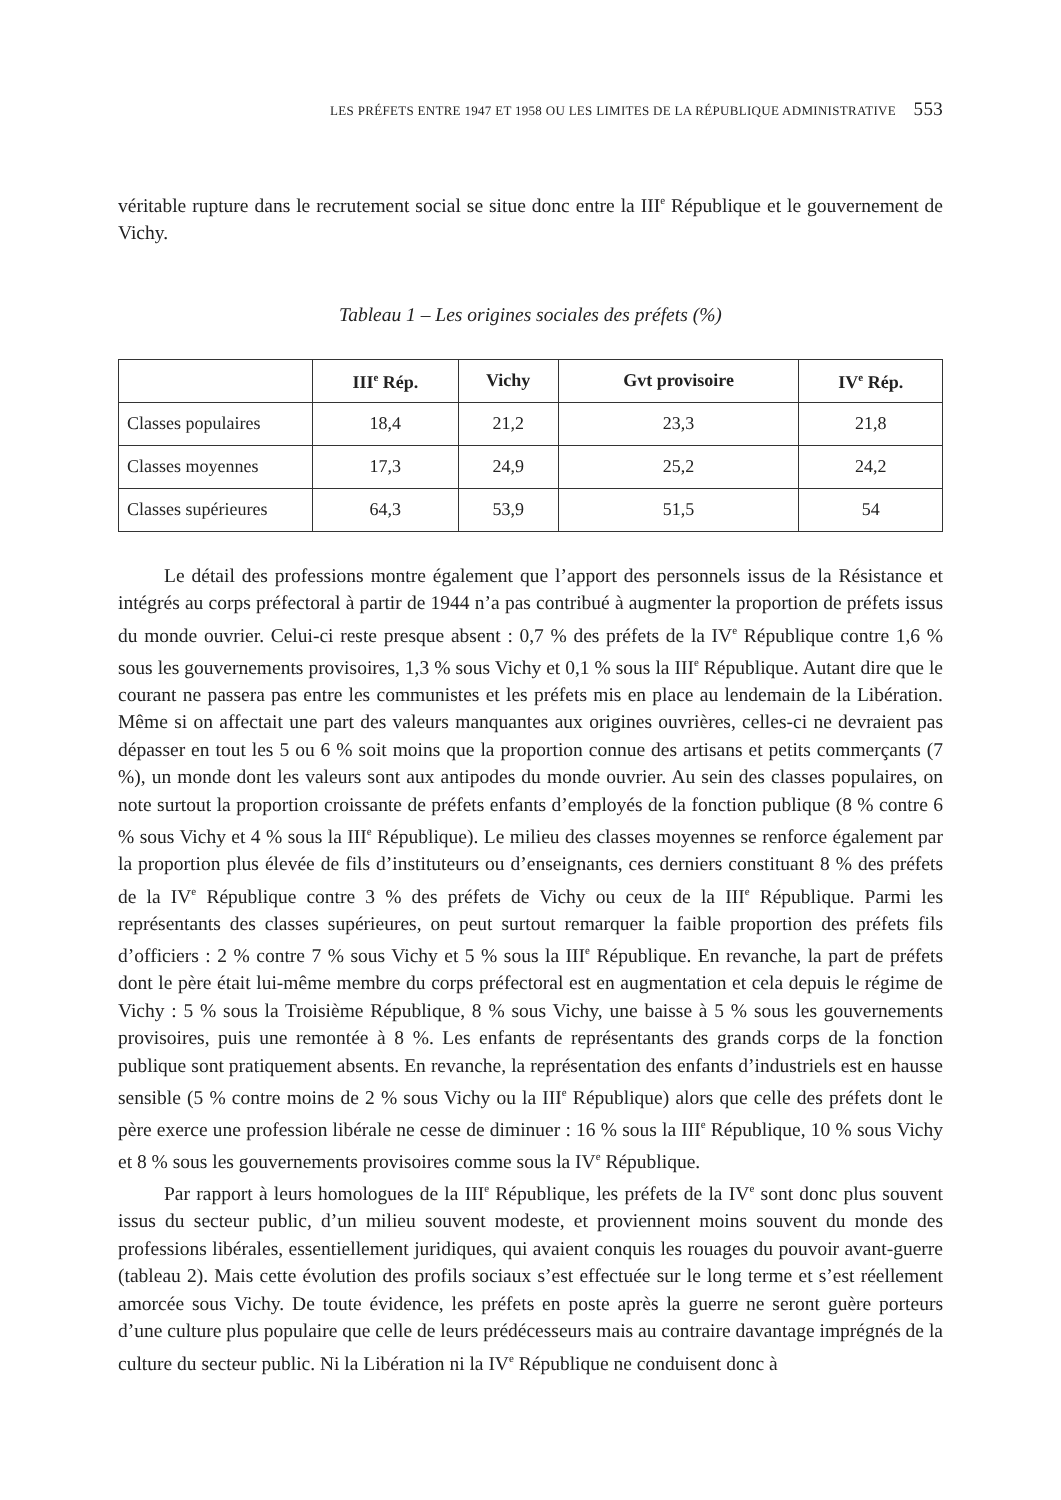LES PRÉFETS ENTRE 1947 ET 1958 OU LES LIMITES DE LA RÉPUBLIQUE ADMINISTRATIVE 553
véritable rupture dans le recrutement social se situe donc entre la III<sup>e</sup> République et le gouvernement de Vichy.
Tableau 1 – Les origines sociales des préfets (%)
| | III<sup>e</sup> Rép. | Vichy | Gvt provisoire | IV<sup>e</sup> Rép. |
| --- | --- | --- | --- | --- |
| Classes populaires | 18,4 | 21,2 | 23,3 | 21,8 |
| Classes moyennes | 17,3 | 24,9 | 25,2 | 24,2 |
| Classes supérieures | 64,3 | 53,9 | 51,5 | 54 |
Le détail des professions montre également que l’apport des personnels issus de la Résistance et intégrés au corps préfectoral à partir de 1944 n’a pas contribué à augmenter la proportion de préfets issus du monde ouvrier. Celui-ci reste presque absent : 0,7 % des préfets de la IV<sup>e</sup> République contre 1,6 % sous les gouvernements provisoires, 1,3 % sous Vichy et 0,1 % sous la III<sup>e</sup> République. Autant dire que le courant ne passera pas entre les communistes et les préfets mis en place au lendemain de la Libération. Même si on affectait une part des valeurs manquantes aux origines ouvrières, celles-ci ne devraient pas dépasser en tout les 5 ou 6 % soit moins que la proportion connue des artisans et petits commerçants (7 %), un monde dont les valeurs sont aux antipodes du monde ouvrier. Au sein des classes populaires, on note surtout la proportion croissante de préfets enfants d’employés de la fonction publique (8 % contre 6 % sous Vichy et 4 % sous la III<sup>e</sup> République). Le milieu des classes moyennes se renforce également par la proportion plus élevée de fils d’instituteurs ou d’enseignants, ces derniers constituant 8 % des préfets de la IV<sup>e</sup> République contre 3 % des préfets de Vichy ou ceux de la III<sup>e</sup> République. Parmi les représentants des classes supérieures, on peut surtout remarquer la faible proportion des préfets fils d’officiers : 2 % contre 7 % sous Vichy et 5 % sous la III<sup>e</sup> République. En revanche, la part de préfets dont le père était lui-même membre du corps préfectoral est en augmentation et cela depuis le régime de Vichy : 5 % sous la Troisième République, 8 % sous Vichy, une baisse à 5 % sous les gouvernements provisoires, puis une remontée à 8 %. Les enfants de représentants des grands corps de la fonction publique sont pratiquement absents. En revanche, la représentation des enfants d’industriels est en hausse sensible (5 % contre moins de 2 % sous Vichy ou la III<sup>e</sup> République) alors que celle des préfets dont le père exerce une profession libérale ne cesse de diminuer : 16 % sous la III<sup>e</sup> République, 10 % sous Vichy et 8 % sous les gouvernements provisoires comme sous la IV<sup>e</sup> République.
Par rapport à leurs homologues de la III<sup>e</sup> République, les préfets de la IV<sup>e</sup> sont donc plus souvent issus du secteur public, d’un milieu souvent modeste, et proviennent moins souvent du monde des professions libérales, essentiellement juridiques, qui avaient conquis les rouages du pouvoir avant-guerre (tableau 2). Mais cette évolution des profils sociaux s’est effectuée sur le long terme et s’est réellement amorcée sous Vichy. De toute évidence, les préfets en poste après la guerre ne seront guère porteurs d’une culture plus populaire que celle de leurs prédécesseurs mais au contraire davantage imprégnés de la culture du secteur public. Ni la Libération ni la IV<sup>e</sup> République ne conduisent donc à